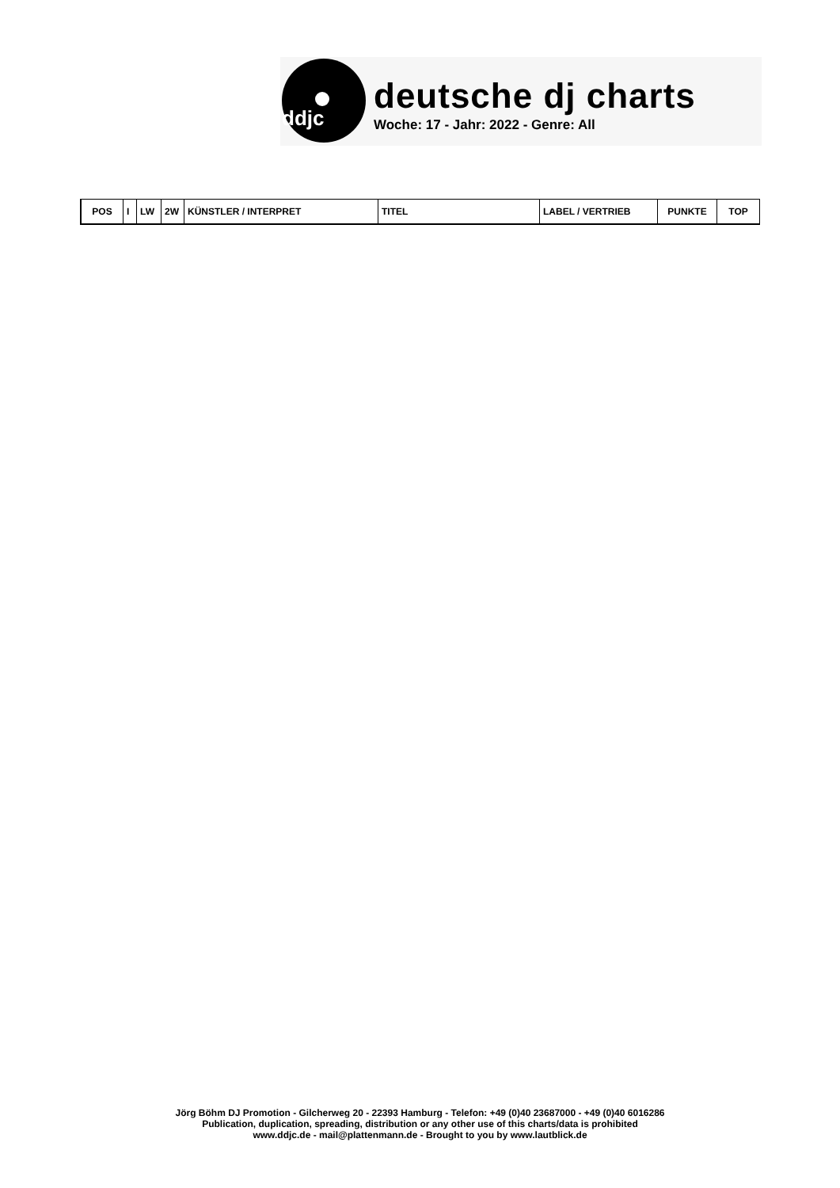ddjc
deutsche dj charts
Woche: 17 - Jahr: 2022 - Genre: All
| POS | I | LW | 2W | KÜNSTLER / INTERPRET | TITEL | LABEL / VERTRIEB | PUNKTE | TOP |
| --- | --- | --- | --- | --- | --- | --- | --- | --- |
Jörg Böhm DJ Promotion - Gilcherweg 20 - 22393 Hamburg - Telefon: +49 (0)40 23687000 - +49 (0)40 6016286
Publication, duplication, spreading, distribution or any other use of this charts/data is prohibited
www.ddjc.de - mail@plattenmann.de - Brought to you by www.lautblick.de